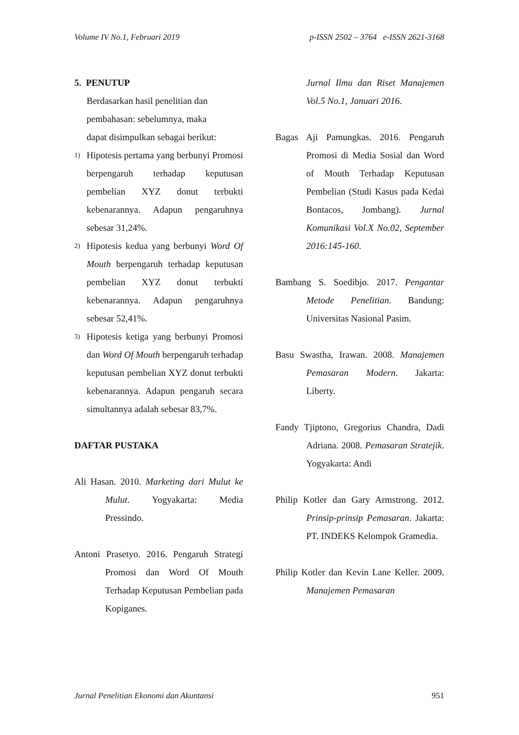Volume IV No.1, Februari 2019 p-ISSN 2502 – 3764 e-ISSN 2621-3168
5. PENUTUP
Berdasarkan hasil penelitian dan
pembahasan: sebelumnya, maka
dapat disimpulkan sebagai berikut:
1) Hipotesis pertama yang berbunyi Promosi berpengaruh terhadap keputusan pembelian XYZ donut terbukti kebenarannya. Adapun pengaruhnya sebesar 31,24%.
2) Hipotesis kedua yang berbunyi Word Of Mouth berpengaruh terhadap keputusan pembelian XYZ donut terbukti kebenarannya. Adapun pengaruhnya sebesar 52,41%.
3) Hipotesis ketiga yang berbunyi Promosi dan Word Of Mouth berpengaruh terhadap keputusan pembelian XYZ donut terbukti kebenarannya. Adapun pengaruh secara simultannya adalah sebesar 83,7%.
DAFTAR PUSTAKA
Ali Hasan. 2010. Marketing dari Mulut ke Mulut. Yogyakarta: Media Pressindo.
Antoni Prasetyo. 2016. Pengaruh Strategi Promosi dan Word Of Mouth Terhadap Keputusan Pembelian pada Kopiganes.
Jurnal Ilmu dan Riset Manajemen Vol.5 No.1, Januari 2016.
Bagas Aji Pamungkas. 2016. Pengaruh Promosi di Media Sosial dan Word of Mouth Terhadap Keputusan Pembelian (Studi Kasus pada Kedai Bontacos, Jombang). Jurnal Komunikasi Vol.X No.02, September 2016:145-160.
Bambang S. Soedibjo. 2017. Pengantar Metode Penelitian. Bandung: Universitas Nasional Pasim.
Basu Swastha, Irawan. 2008. Manajemen Pemasaran Modern. Jakarta: Liberty.
Fandy Tjiptono, Gregorius Chandra, Dadi Adriana. 2008. Pemasaran Stratejik. Yogyakarta: Andi
Philip Kotler dan Gary Armstrong. 2012. Prinsip-prinsip Pemasaran. Jakarta: PT. INDEKS Kelompok Gramedia.
Philip Kotler dan Kevin Lane Keller. 2009. Manajemen Pemasaran
Jurnal Penelitian Ekonomi dan Akuntansi 951